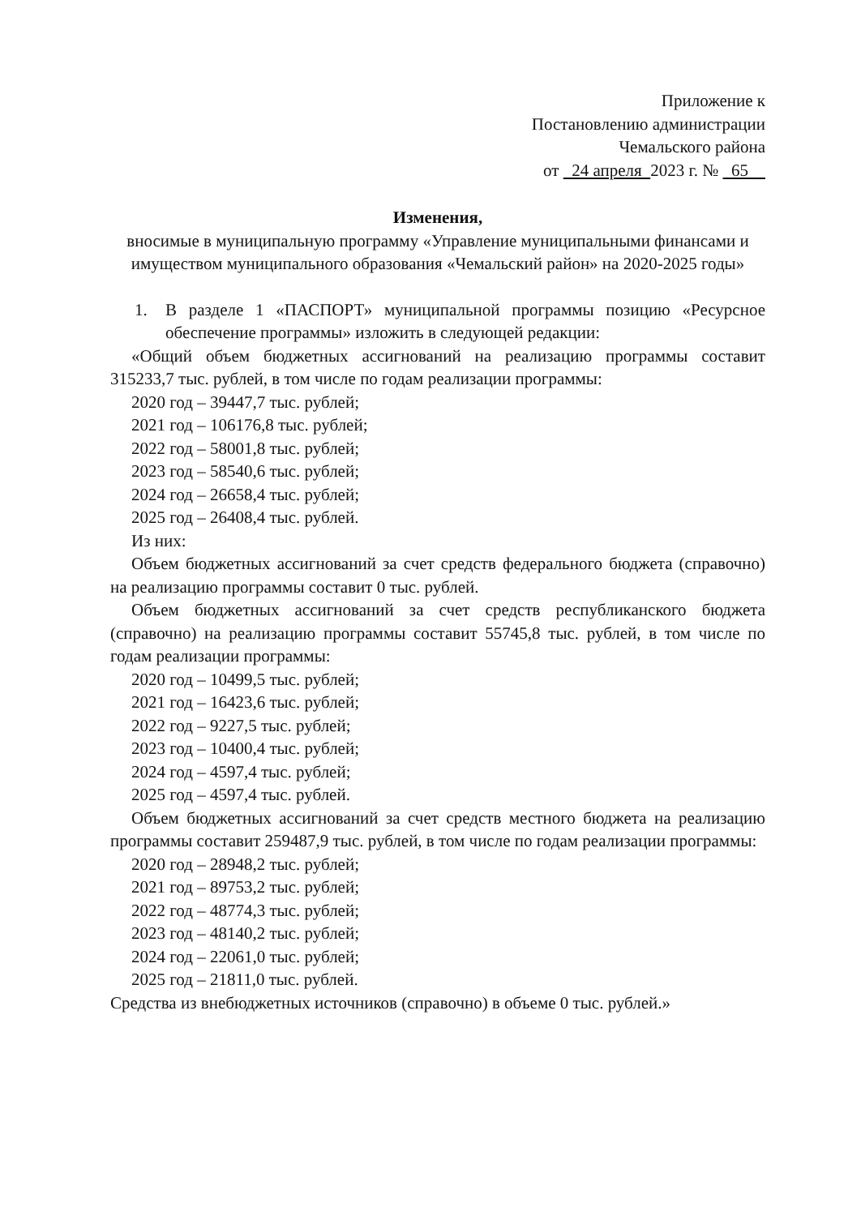Приложение к
Постановлению администрации
Чемальского района
от 24 апреля 2023 г. № 65
Изменения,
вносимые в муниципальную программу «Управление муниципальными финансами и имуществом муниципального образования «Чемальский район» на 2020-2025 годы»
1. В разделе 1 «ПАСПОРТ» муниципальной программы позицию «Ресурсное обеспечение программы» изложить в следующей редакции:
«Общий объем бюджетных ассигнований на реализацию программы составит 315233,7 тыс. рублей, в том числе по годам реализации программы:
2020 год – 39447,7 тыс. рублей;
2021 год – 106176,8 тыс. рублей;
2022 год – 58001,8 тыс. рублей;
2023 год – 58540,6 тыс. рублей;
2024 год – 26658,4 тыс. рублей;
2025 год – 26408,4 тыс. рублей.
Из них:
Объем бюджетных ассигнований за счет средств федерального бюджета (справочно) на реализацию программы составит 0 тыс. рублей.
Объем бюджетных ассигнований за счет средств республиканского бюджета (справочно) на реализацию программы составит 55745,8 тыс. рублей, в том числе по годам реализации программы:
2020 год – 10499,5 тыс. рублей;
2021 год – 16423,6 тыс. рублей;
2022 год – 9227,5 тыс. рублей;
2023 год – 10400,4 тыс. рублей;
2024 год – 4597,4 тыс. рублей;
2025 год – 4597,4 тыс. рублей.
Объем бюджетных ассигнований за счет средств местного бюджета на реализацию программы составит 259487,9 тыс. рублей, в том числе по годам реализации программы:
2020 год – 28948,2 тыс. рублей;
2021 год – 89753,2 тыс. рублей;
2022 год – 48774,3 тыс. рублей;
2023 год – 48140,2 тыс. рублей;
2024 год – 22061,0 тыс. рублей;
2025 год – 21811,0 тыс. рублей.
Средства из внебюджетных источников (справочно) в объеме 0 тыс. рублей.»